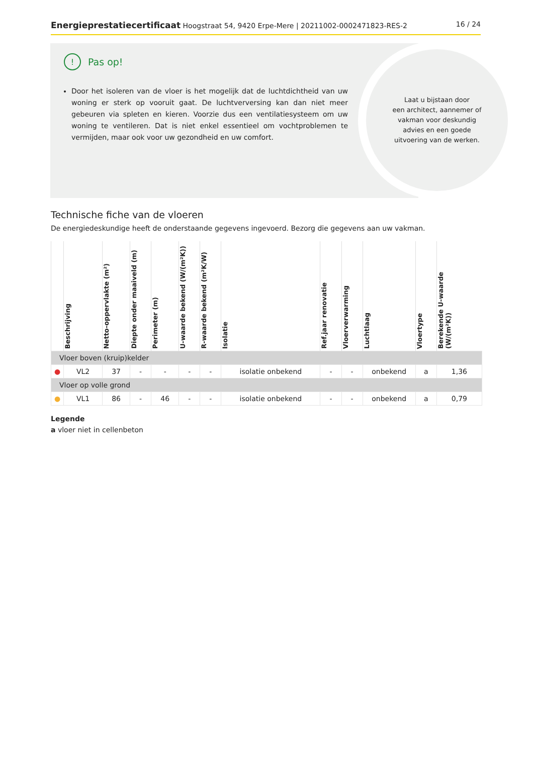Energieprestatiecertificaat Hoogstraat 54, 9420 Erpe-Mere | 20211002-0002471823-RES-2
16 / 24
! Pas op!
Door het isoleren van de vloer is het mogelijk dat de luchtdichtheid van uw woning er sterk op vooruit gaat. De luchtverversing kan dan niet meer gebeuren via spleten en kieren. Voorzie dus een ventilatiesysteem om uw woning te ventileren. Dat is niet enkel essentieel om vochtproblemen te vermijden, maar ook voor uw gezondheid en uw comfort.
Laat u bijstaan door
een architect, aannemer of
vakman voor deskundig
advies en een goede
uitvoering van de werken.
Technische fiche van de vloeren
De energiedeskundige heeft de onderstaande gegevens ingevoerd. Bezorg die gegevens aan uw vakman.
| | Beschrijving | Netto-oppervlakte (m²) | Diepte onder maaiveld (m) | Perimeter (m) | U-waarde bekend (W/(m²K)) | R-waarde bekend (m²K/W) | Isolatie | Ref.jaar renovatie | Vloerverwarming | Luchtlaag | Vloertype | Berekende U-waarde (W/(m²K)) |
| --- | --- | --- | --- | --- | --- | --- | --- | --- | --- | --- | --- | --- |
| Vloer boven (kruip)kelder | | | | | | | | | | | | |
| ● | VL2 | 37 | - | - | - | - | isolatie onbekend | - | - | onbekend | a | 1,36 |
| Vloer op volle grond | | | | | | | | | | | | |
| ● | VL1 | 86 | - | 46 | - | - | isolatie onbekend | - | - | onbekend | a | 0,79 |
Legende
a vloer niet in cellenbeton